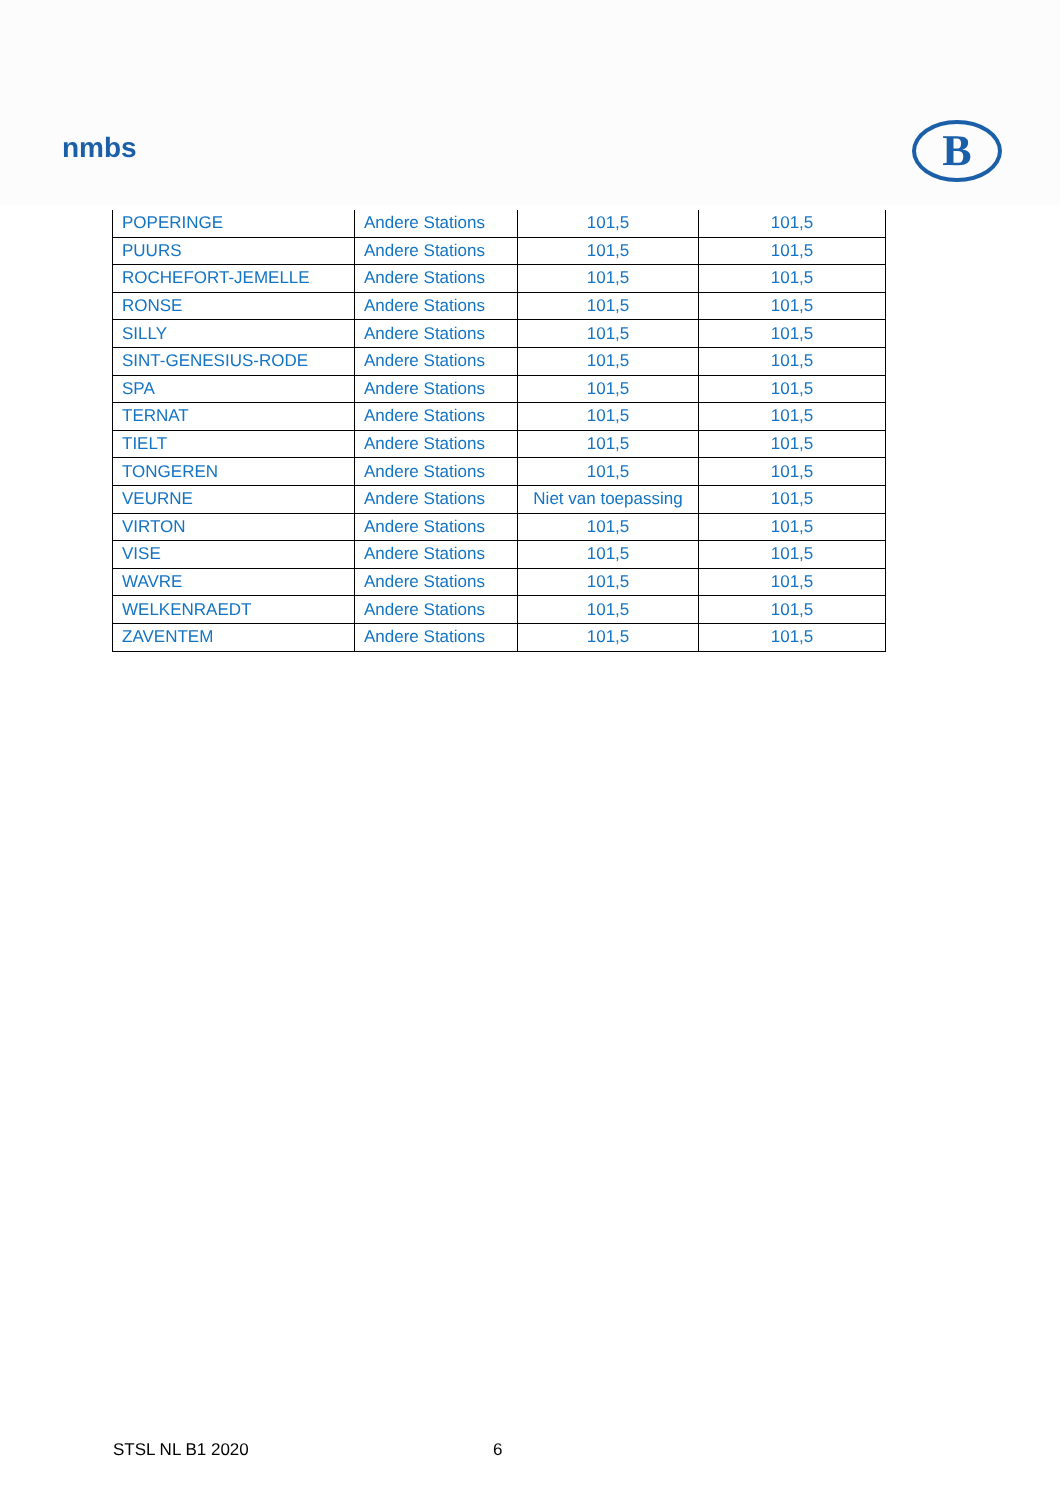nmbs B
| POPERINGE | Andere Stations | 101,5 | 101,5 |
| PUURS | Andere Stations | 101,5 | 101,5 |
| ROCHEFORT-JEMELLE | Andere Stations | 101,5 | 101,5 |
| RONSE | Andere Stations | 101,5 | 101,5 |
| SILLY | Andere Stations | 101,5 | 101,5 |
| SINT-GENESIUS-RODE | Andere Stations | 101,5 | 101,5 |
| SPA | Andere Stations | 101,5 | 101,5 |
| TERNAT | Andere Stations | 101,5 | 101,5 |
| TIELT | Andere Stations | 101,5 | 101,5 |
| TONGEREN | Andere Stations | 101,5 | 101,5 |
| VEURNE | Andere Stations | Niet van toepassing | 101,5 |
| VIRTON | Andere Stations | 101,5 | 101,5 |
| VISE | Andere Stations | 101,5 | 101,5 |
| WAVRE | Andere Stations | 101,5 | 101,5 |
| WELKENRAEDT | Andere Stations | 101,5 | 101,5 |
| ZAVENTEM | Andere Stations | 101,5 | 101,5 |
STSL NL B1 2020 6